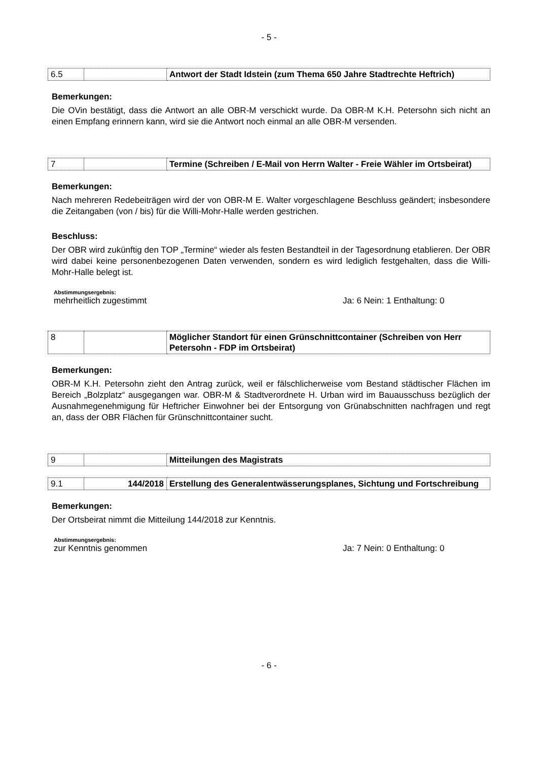- 5 -
| 6.5 | | Antwort der Stadt Idstein (zum Thema 650 Jahre Stadtrechte Heftrich) |
Bemerkungen:
Die OVin bestätigt, dass die Antwort an alle OBR-M verschickt wurde. Da OBR-M K.H. Petersohn sich nicht an einen Empfang erinnern kann, wird sie die Antwort noch einmal an alle OBR-M versenden.
| 7 | | Termine (Schreiben / E-Mail von Herrn Walter - Freie Wähler im Ortsbeirat) |
Bemerkungen:
Nach mehreren Redebeiträgen wird der von OBR-M E. Walter vorgeschlagene Beschluss geändert; insbesondere die Zeitangaben (von / bis) für die Willi-Mohr-Halle werden gestrichen.
Beschluss:
Der OBR wird zukünftig den TOP „Termine“ wieder als festen Bestandteil in der Tagesordnung etablieren. Der OBR wird dabei keine personenbezogenen Daten verwenden, sondern es wird lediglich festgehalten, dass die Willi-Mohr-Halle belegt ist.
Abstimmungsergebnis:
mehrheitlich zugestimmt Ja: 6 Nein: 1 Enthaltung: 0
| 8 | | Möglicher Standort für einen Grünschnittcontainer (Schreiben von Herr Petersohn - FDP im Ortsbeirat) |
Bemerkungen:
OBR-M K.H. Petersohn zieht den Antrag zurück, weil er fälschlicherweise vom Bestand städtischer Flächen im Bereich „Bolzplatz“ ausgegangen war. OBR-M & Stadtverordnete H. Urban wird im Bauausschuss bezüglich der Ausnahmegenehmigung für Heftricher Einwohner bei der Entsorgung von Grünabschnitten nachfragen und regt an, dass der OBR Flächen für Grünschnittcontainer sucht.
| 9 | | Mitteilungen des Magistrats |
| 9.1 | 144/2018 | Erstellung des Generalentwässerungsplanes, Sichtung und Fortschreibung |
Bemerkungen:
Der Ortsbeirat nimmt die Mitteilung 144/2018 zur Kenntnis.
Abstimmungsergebnis:
zur Kenntnis genommen Ja: 7 Nein: 0 Enthaltung: 0
- 6 -